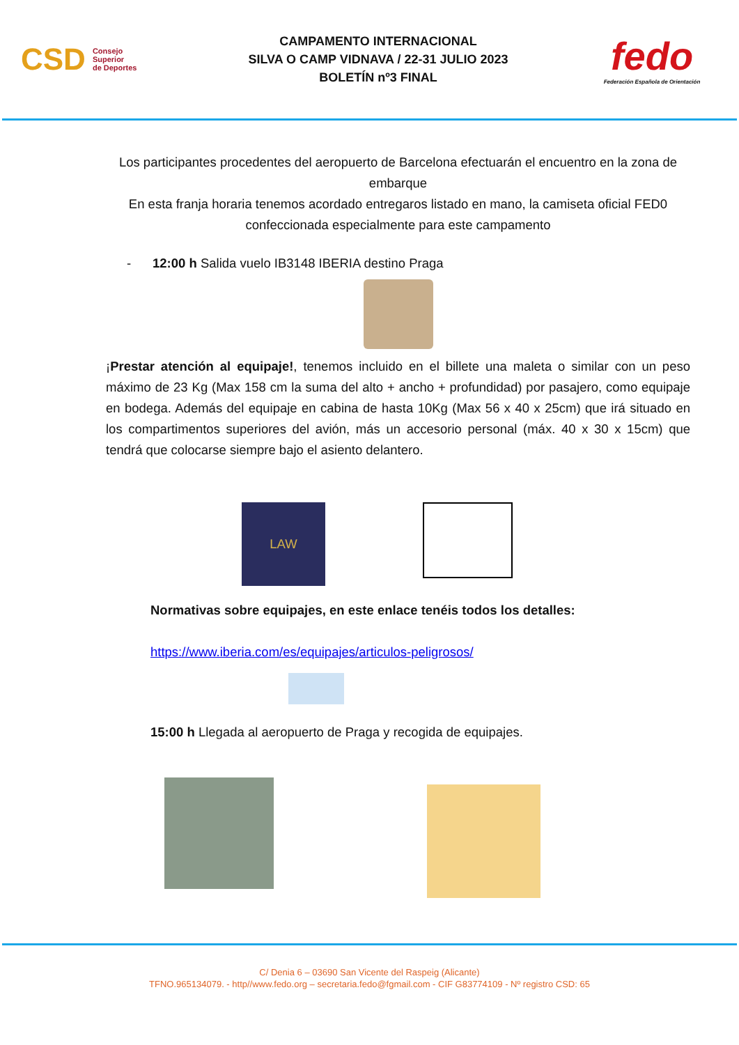CSD Consejo
Superior
de Deportes
CAMPAMENTO INTERNACIONAL
SILVA O CAMP VIDNAVA / 22-31 JULIO 2023
BOLETÍN nº3 FINAL
fedo
Federación Española de Orientación
Los participantes procedentes del aeropuerto de Barcelona efectuarán el encuentro en la zona de embarque
En esta franja horaria tenemos acordado entregaros listado en mano, la camiseta oficial FED0 confeccionada especialmente para este campamento
- 12:00 h Salida vuelo IB3148 IBERIA destino Praga
¡Prestar atención al equipaje!, tenemos incluido en el billete una maleta o similar con un peso máximo de 23 Kg (Max 158 cm la suma del alto + ancho + profundidad) por pasajero, como equipaje en bodega. Además del equipaje en cabina de hasta 10Kg (Max 56 x 40 x 25cm) que irá situado en los compartimentos superiores del avión, más un accesorio personal (máx. 40 x 30 x 15cm) que tendrá que colocarse siempre bajo el asiento delantero.
LAW
Normativas sobre equipajes, en este enlace tenéis todos los detalles:
https://www.iberia.com/es/equipajes/articulos-peligrosos/
15:00 h Llegada al aeropuerto de Praga y recogida de equipajes.
C/ Denia 6 – 03690 San Vicente del Raspeig (Alicante)
TFNO.965134079. - http//www.fedo.org – secretaria.fedo@fgmail.com - CIF G83774109 - Nº registro CSD: 65